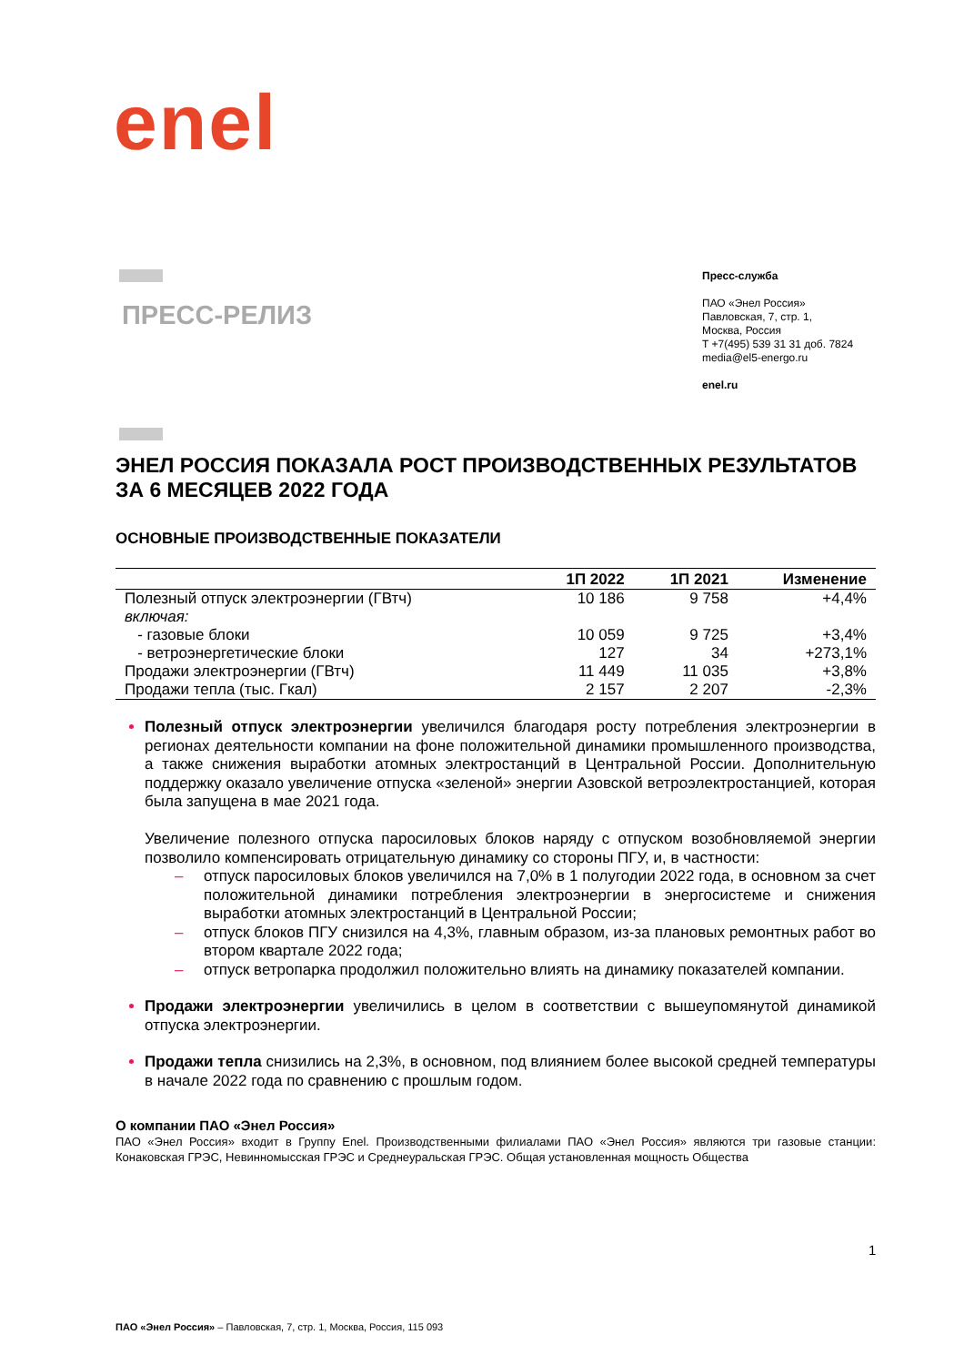enel
ПРЕСС-РЕЛИЗ
Пресс-служба
ПАО «Энел Россия»
Павловская, 7, стр. 1,
Москва, Россия
T +7(495) 539 31 31 доб. 7824
media@el5-energo.ru
enel.ru
ЭНЕЛ РОССИЯ ПОКАЗАЛА РОСТ ПРОИЗВОДСТВЕННЫХ РЕЗУЛЬТАТОВ ЗА 6 МЕСЯЦЕВ 2022 ГОДА
ОСНОВНЫЕ ПРОИЗВОДСТВЕННЫЕ ПОКАЗАТЕЛИ
| | 1П 2022 | 1П 2021 | Изменение |
| --- | --- | --- | --- |
| Полезный отпуск электроэнергии (ГВтч) | 10 186 | 9 758 | +4,4% |
| включая: | | | |
| - газовые блоки | 10 059 | 9 725 | +3,4% |
| - ветроэнергетические блоки | 127 | 34 | +273,1% |
| Продажи электроэнергии (ГВтч) | 11 449 | 11 035 | +3,8% |
| Продажи тепла (тыс. Гкал) | 2 157 | 2 207 | -2,3% |
Полезный отпуск электроэнергии увеличился благодаря росту потребления электроэнергии в регионах деятельности компании на фоне положительной динамики промышленного производства, а также снижения выработки атомных электростанций в Центральной России. Дополнительную поддержку оказало увеличение отпуска «зеленой» энергии Азовской ветроэлектростанцией, которая была запущена в мае 2021 года.
Увеличение полезного отпуска паросиловых блоков наряду с отпуском возобновляемой энергии позволило компенсировать отрицательную динамику со стороны ПГУ, и, в частности:
– отпуск паросиловых блоков увеличился на 7,0% в 1 полугодии 2022 года, в основном за счет положительной динамики потребления электроэнергии в энергосистеме и снижения выработки атомных электростанций в Центральной России;
– отпуск блоков ПГУ снизился на 4,3%, главным образом, из-за плановых ремонтных работ во втором квартале 2022 года;
– отпуск ветропарка продолжил положительно влиять на динамику показателей компании.
Продажи электроэнергии увеличились в целом в соответствии с вышеупомянутой динамикой отпуска электроэнергии.
Продажи тепла снизились на 2,3%, в основном, под влиянием более высокой средней температуры в начале 2022 года по сравнению с прошлым годом.
О компании ПАО «Энел Россия»
ПАО «Энел Россия» входит в Группу Enel. Производственными филиалами ПАО «Энел Россия» являются три газовые станции: Конаковская ГРЭС, Невинномысская ГРЭС и Среднеуральская ГРЭС. Общая установленная мощность Общества
1
ПАО «Энел Россия» – Павловская, 7, стр. 1, Москва, Россия, 115 093